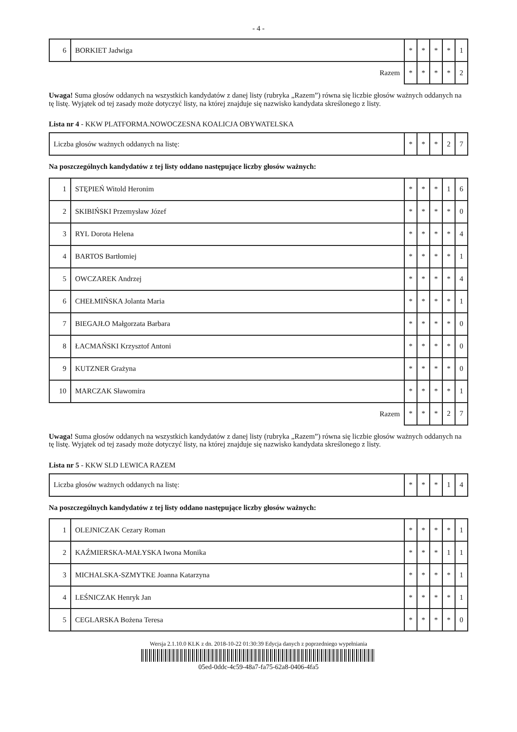- 4 -
| 6 | BORKIET Jadwiga | * | * | * | * | 1 |
| Razem | | * | * | * | * | 2 |
Uwaga! Suma głosów oddanych na wszystkich kandydatów z danej listy (rubryka „Razem”) równa się liczbie głosów ważnych oddanych na tę listę. Wyjątek od tej zasady może dotyczyć listy, na której znajduje się nazwisko kandydata skreślonego z listy.
Lista nr 4 - KKW PLATFORMA.NOWOCZESNA KOALICJA OBYWATELSKA
| Liczba głosów ważnych oddanych na listę: | * | * | * | 2 | 7 |
Na poszczególnych kandydatów z tej listy oddano następujące liczby głosów ważnych:
| 1 | STĘPIEŃ Witold Heronim | * | * | * | 1 | 6 |
| 2 | SKIBIŃSKI Przemysław Józef | * | * | * | * | 0 |
| 3 | RYL Dorota Helena | * | * | * | * | 4 |
| 4 | BARTOS Bartłomiej | * | * | * | * | 1 |
| 5 | OWCZAREK Andrzej | * | * | * | * | 4 |
| 6 | CHEŁMIŃSKA Jolanta Maria | * | * | * | * | 1 |
| 7 | BIEGAJŁO Małgorzata Barbara | * | * | * | * | 0 |
| 8 | ŁACMAŃSKI Krzysztof Antoni | * | * | * | * | 0 |
| 9 | KUTZNER Grażyna | * | * | * | * | 0 |
| 10 | MARCZAK Sławomira | * | * | * | * | 1 |
| Razem | | * | * | * | 2 | 7 |
Uwaga! Suma głosów oddanych na wszystkich kandydatów z danej listy (rubryka „Razem”) równa się liczbie głosów ważnych oddanych na tę listę. Wyjątek od tej zasady może dotyczyć listy, na której znajduje się nazwisko kandydata skreślonego z listy.
Lista nr 5 - KKW SLD LEWICA RAZEM
| Liczba głosów ważnych oddanych na listę: | * | * | * | 1 | 4 |
Na poszczególnych kandydatów z tej listy oddano następujące liczby głosów ważnych:
| 1 | OLEJNICZAK Cezary Roman | * | * | * | * | 1 |
| 2 | KAŹMIERSKA-MAŁYSKA Iwona Monika | * | * | * | 1 | 1 |
| 3 | MICHALSKA-SZMYTKE Joanna Katarzyna | * | * | * | * | 1 |
| 4 | LEŚNICZAK Henryk Jan | * | * | * | * | 1 |
| 5 | CEGLARSKA Bożena Teresa | * | * | * | * | 0 |
Wersja 2.1.10.0 KLK z dn. 2018-10-22 01:30:39 Edycja danych z poprzedniego wypełniania
05ed-0ddc-4c59-48a7-fa75-62a8-0406-4fa5